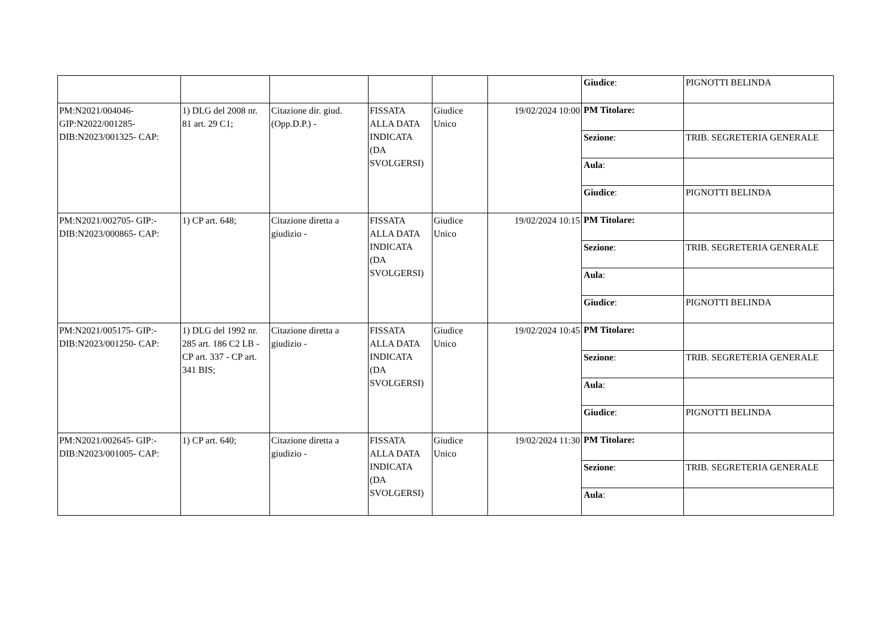| | | | | | | / Giudice : / PIGNOTTI BELINDA / |
| PM:N2021/004046-GIP:N2022/001285-DIB:N2023/001325- CAP: | 1) DLG del 2008 nr. 81 art. 29 C1; | Citazione dir. giud.(Opp.D.P.) - | FISSATA ALLA DATA INDICATA (DA SVOLGERSI) | Giudice Unico | 19/02/2024 10:00 | / PM Titolare: / / / Sezione : / TRIB. SEGRETERIA GENERALE / / Aula : / / / Giudice : / PIGNOTTI BELINDA / |
| PM:N2021/002705- GIP:-DIB:N2023/000865- CAP: | 1) CP art. 648; | Citazione diretta a giudizio - | FISSATA ALLA DATA INDICATA (DA SVOLGERSI) | Giudice Unico | 19/02/2024 10:15 | / PM Titolare: / / / Sezione : / TRIB. SEGRETERIA GENERALE / / Aula : / / / Giudice : / PIGNOTTI BELINDA / |
| PM:N2021/005175- GIP:-DIB:N2023/001250- CAP: | 1) DLG del 1992 nr. 285 art. 186 C2 LB - CP art. 337 - CP art. 341 BIS; | Citazione diretta a giudizio - | FISSATA ALLA DATA INDICATA (DA SVOLGERSI) | Giudice Unico | 19/02/2024 10:45 | / PM Titolare: / / / Sezione : / TRIB. SEGRETERIA GENERALE / / Aula : / / / Giudice : / PIGNOTTI BELINDA / |
| PM:N2021/002645- GIP:-DIB:N2023/001005- CAP: | 1) CP art. 640; | Citazione diretta a giudizio - | FISSATA ALLA DATA INDICATA (DA SVOLGERSI) | Giudice Unico | 19/02/2024 11:30 | / PM Titolare: / / / Sezione : / TRIB. SEGRETERIA GENERALE / / Aula : / / |